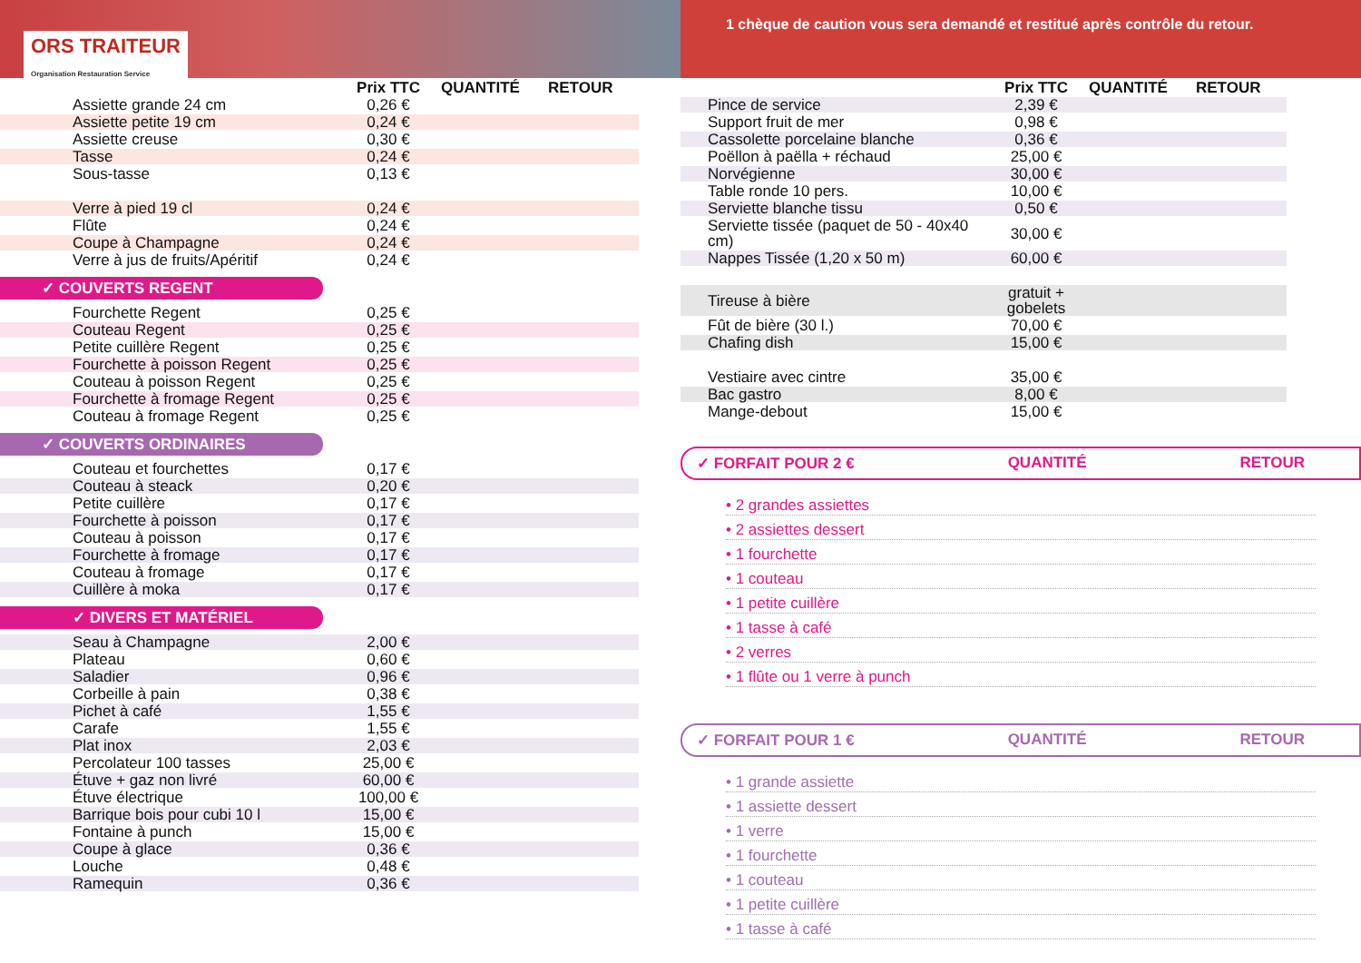ORS TRAITEUR
Organisation Restauration Service
1 chèque de caution vous sera demandé et restitué après contrôle du retour.
| | Prix TTC | QUANTITÉ | RETOUR |
| --- | --- | --- | --- |
| Assiette grande 24 cm | 0,26 € | | |
| Assiette petite 19 cm | 0,24 € | | |
| Assiette creuse | 0,30 € | | |
| Tasse | 0,24 € | | |
| Sous-tasse | 0,13 € | | |
| Verre à pied 19 cl | 0,24 € | | |
| Flûte | 0,24 € | | |
| Coupe à Champagne | 0,24 € | | |
| Verre à jus de fruits/Apéritif | 0,24 € | | |
✓ COUVERTS REGENT
| Fourchette Regent | 0,25 € | | |
| Couteau Regent | 0,25 € | | |
| Petite cuillère Regent | 0,25 € | | |
| Fourchette à poisson Regent | 0,25 € | | |
| Couteau à poisson Regent | 0,25 € | | |
| Fourchette à fromage Regent | 0,25 € | | |
| Couteau à fromage Regent | 0,25 € | | |
✓ COUVERTS ORDINAIRES
| Couteau et fourchettes | 0,17 € | | |
| Couteau à steack | 0,20 € | | |
| Petite cuillère | 0,17 € | | |
| Fourchette à poisson | 0,17 € | | |
| Couteau à poisson | 0,17 € | | |
| Fourchette à fromage | 0,17 € | | |
| Couteau à fromage | 0,17 € | | |
| Cuillère à moka | 0,17 € | | |
✓ DIVERS ET MATÉRIEL
| Seau à Champagne | 2,00 € | | |
| Plateau | 0,60 € | | |
| Saladier | 0,96 € | | |
| Corbeille à pain | 0,38 € | | |
| Pichet à café | 1,55 € | | |
| Carafe | 1,55 € | | |
| Plat inox | 2,03 € | | |
| Percolateur 100 tasses | 25,00 € | | |
| Étuve + gaz non livré | 60,00 € | | |
| Étuve électrique | 100,00 € | | |
| Barrique bois pour cubi 10 l | 15,00 € | | |
| Fontaine à punch | 15,00 € | | |
| Coupe à glace | 0,36 € | | |
| Louche | 0,48 € | | |
| Ramequin | 0,36 € | | |
| | Prix TTC | QUANTITÉ | RETOUR |
| --- | --- | --- | --- |
| Pince de service | 2,39 € | | |
| Support fruit de mer | 0,98 € | | |
| Cassolette porcelaine blanche | 0,36 € | | |
| Poëllon à paëlla + réchaud | 25,00 € | | |
| Norvégienne | 30,00 € | | |
| Table ronde 10 pers. | 10,00 € | | |
| Serviette blanche tissu | 0,50 € | | |
| Serviette tissée (paquet de 50 - 40x40 cm) | 30,00 € | | |
| Nappes Tissée (1,20 x 50 m) | 60,00 € | | |
| Tireuse à bière | gratuit + gobelets | | |
| Fût de bière (30 l.) | 70,00 € | | |
| Chafing dish | 15,00 € | | |
| Vestiaire avec cintre | 35,00 € | | |
| Bac gastro | 8,00 € | | |
| Mange-debout | 15,00 € | | |
✓ FORFAIT POUR 2 € QUANTITÉ RETOUR
• 2 grandes assiettes
• 2 assiettes dessert
• 1 fourchette
• 1 couteau
• 1 petite cuillère
• 1 tasse à café
• 2 verres
• 1 flûte ou 1 verre à punch
✓ FORFAIT POUR 1 € QUANTITÉ RETOUR
• 1 grande assiette
• 1 assiette dessert
• 1 verre
• 1 fourchette
• 1 couteau
• 1 petite cuillère
• 1 tasse à café